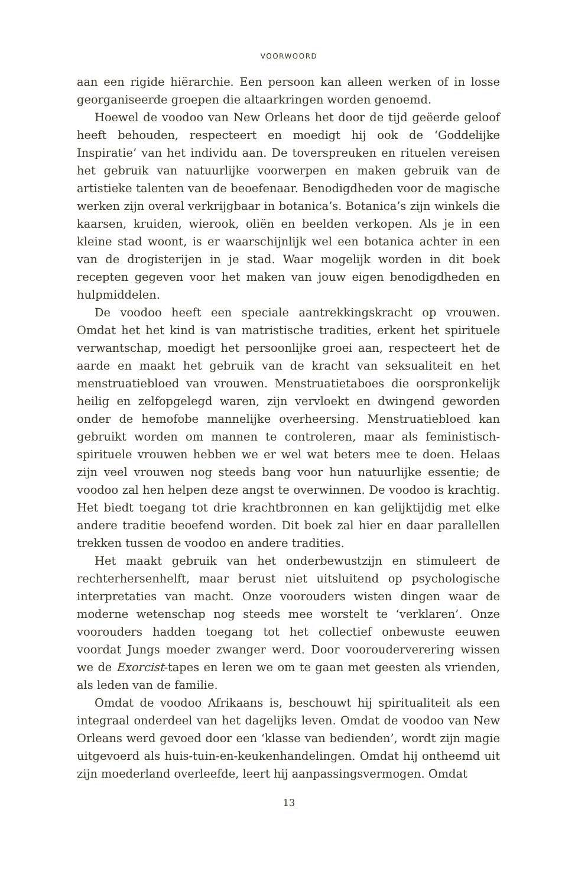VOORWOORD
aan een rigide hiërarchie. Een persoon kan alleen werken of in losse georganiseerde groepen die altaarkringen worden genoemd.
Hoewel de voodoo van New Orleans het door de tijd geëerde geloof heeft behouden, respecteert en moedigt hij ook de ‘Goddelijke Inspiratie’ van het individu aan. De toverspreuken en rituelen vereisen het gebruik van natuurlijke voorwerpen en maken gebruik van de artistieke talenten van de beoefenaar. Benodigdheden voor de magische werken zijn overal verkrijgbaar in botanica’s. Botanica’s zijn winkels die kaarsen, kruiden, wierook, oliën en beelden verkopen. Als je in een kleine stad woont, is er waarschijnlijk wel een botanica achter in een van de drogisterijen in je stad. Waar mogelijk worden in dit boek recepten gegeven voor het maken van jouw eigen benodigdheden en hulpmiddelen.
De voodoo heeft een speciale aantrekkingskracht op vrouwen. Omdat het het kind is van matristische tradities, erkent het spirituele verwantschap, moedigt het persoonlijke groei aan, respecteert het de aarde en maakt het gebruik van de kracht van seksualiteit en het menstruatiebloed van vrouwen. Menstruatietaboes die oorspronkelijk heilig en zelfopgelegd waren, zijn vervloekt en dwingend geworden onder de hemofobe mannelijke overheersing. Menstruatiebloed kan gebruikt worden om mannen te controleren, maar als feministisch-spirituele vrouwen hebben we er wel wat beters mee te doen. Helaas zijn veel vrouwen nog steeds bang voor hun natuurlijke essentie; de voodoo zal hen helpen deze angst te overwinnen. De voodoo is krachtig. Het biedt toegang tot drie krachtbronnen en kan gelijktijdig met elke andere traditie beoefend worden. Dit boek zal hier en daar parallellen trekken tussen de voodoo en andere tradities.
Het maakt gebruik van het onderbewustzijn en stimuleert de rechterhersenhelft, maar berust niet uitsluitend op psychologische interpretaties van macht. Onze voorouders wisten dingen waar de moderne wetenschap nog steeds mee worstelt te ‘verklaren’. Onze voorouders hadden toegang tot het collectief onbewuste eeuwen voordat Jungs moeder zwanger werd. Door voorouderverering wissen we de Exorcist-tapes en leren we om te gaan met geesten als vrienden, als leden van de familie.
Omdat de voodoo Afrikaans is, beschouwt hij spiritualiteit als een integraal onderdeel van het dagelijks leven. Omdat de voodoo van New Orleans werd gevoed door een ‘klasse van bedienden’, wordt zijn magie uitgevoerd als huis-tuin-en-keukenhandelingen. Omdat hij ontheemd uit zijn moederland overleefde, leert hij aanpassingsvermogen. Omdat
13